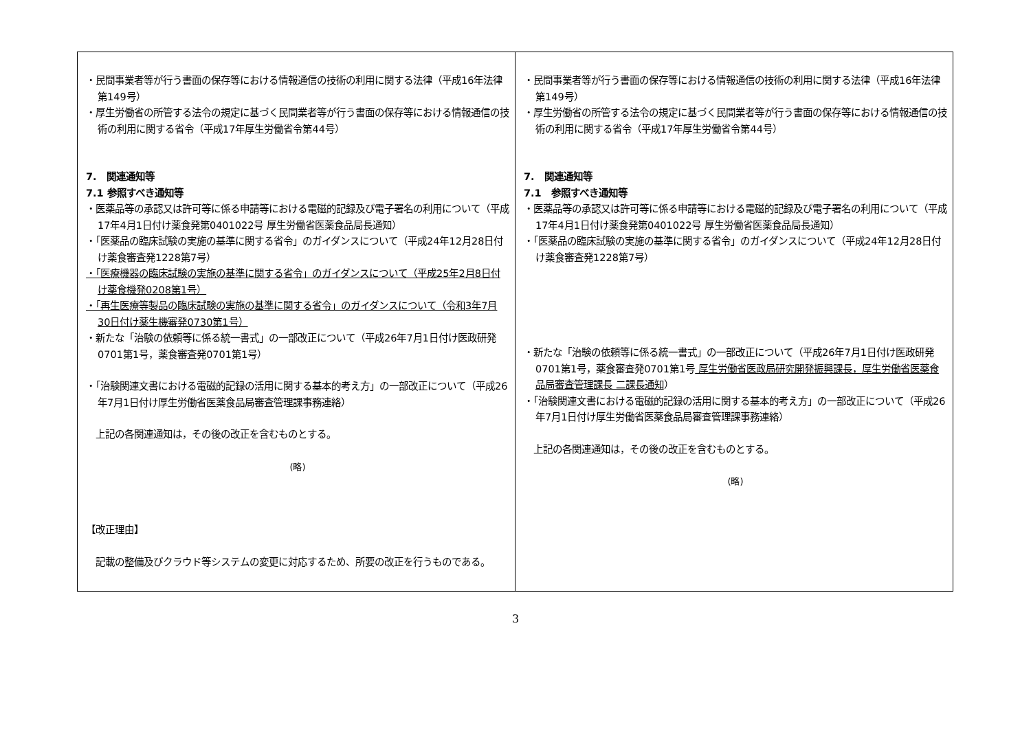| ・民間事業者等が行う書面の保存等における情報通信の技術の利用に関する法律（平成16年法律第149号） ・厚生労働省の所管する法令の規定に基づく民間業者等が行う書面の保存等における情報通信の技術の利用に関する省令（平成17年厚生労働省令第44号） 7. 関連通知等 7.1 参照すべき通知等 ・医薬品等の承認又は許可等に係る申請等における電磁的記録及び電子署名の利用について（平成17年4月1日付け薬食発第0401022号 厚生労働省医薬食品局長通知） ・「医薬品の臨床試験の実施の基準に関する省令」のガイダンスについて（平成24年12月28日付け薬食審査発1228第7号） ・「医療機器の臨床試験の実施の基準に関する省令」のガイダンスについて（平成25年2月8日付け薬食機発0208第1号） ・「再生医療等製品の臨床試験の実施の基準に関する省令」のガイダンスについて（令和3年7月30日付け薬生機審発0730第1号） ・新たな「治験の依頼等に係る統一書式」の一部改正について（平成26年7月1日付け医政研発0701第1号，薬食審査発0701第1号） ・「治験関連文書における電磁的記録の活用に関する基本的考え方」の一部改正について（平成26年7月1日付け厚生労働省医薬食品局審査管理課事務連絡） 上記の各関連通知は，その後の改正を含むものとする。 (略) 【改正理由】 記載の整備及びクラウド等システムの変更に対応するため、所要の改正を行うものである。 | ・民間事業者等が行う書面の保存等における情報通信の技術の利用に関する法律（平成16年法律第149号） ・厚生労働省の所管する法令の規定に基づく民間業者等が行う書面の保存等における情報通信の技術の利用に関する省令（平成17年厚生労働省令第44号） 7. 関連通知等 7.1 参照すべき通知等 ・医薬品等の承認又は許可等に係る申請等における電磁的記録及び電子署名の利用について（平成17年4月1日付け薬食発第0401022号 厚生労働省医薬食品局長通知） ・「医薬品の臨床試験の実施の基準に関する省令」のガイダンスについて（平成24年12月28日付け薬食審査発1228第7号） ・新たな「治験の依頼等に係る統一書式」の一部改正について（平成26年7月1日付け医政研発0701第1号，薬食審査発0701第1号 厚生労働省医政局研究開発振興課長，厚生労働省医薬食品局審査管理課長 二課長通知 ） ・「治験関連文書における電磁的記録の活用に関する基本的考え方」の一部改正について（平成26年7月1日付け厚生労働省医薬食品局審査管理課事務連絡） 上記の各関連通知は，その後の改正を含むものとする。 (略) |
3